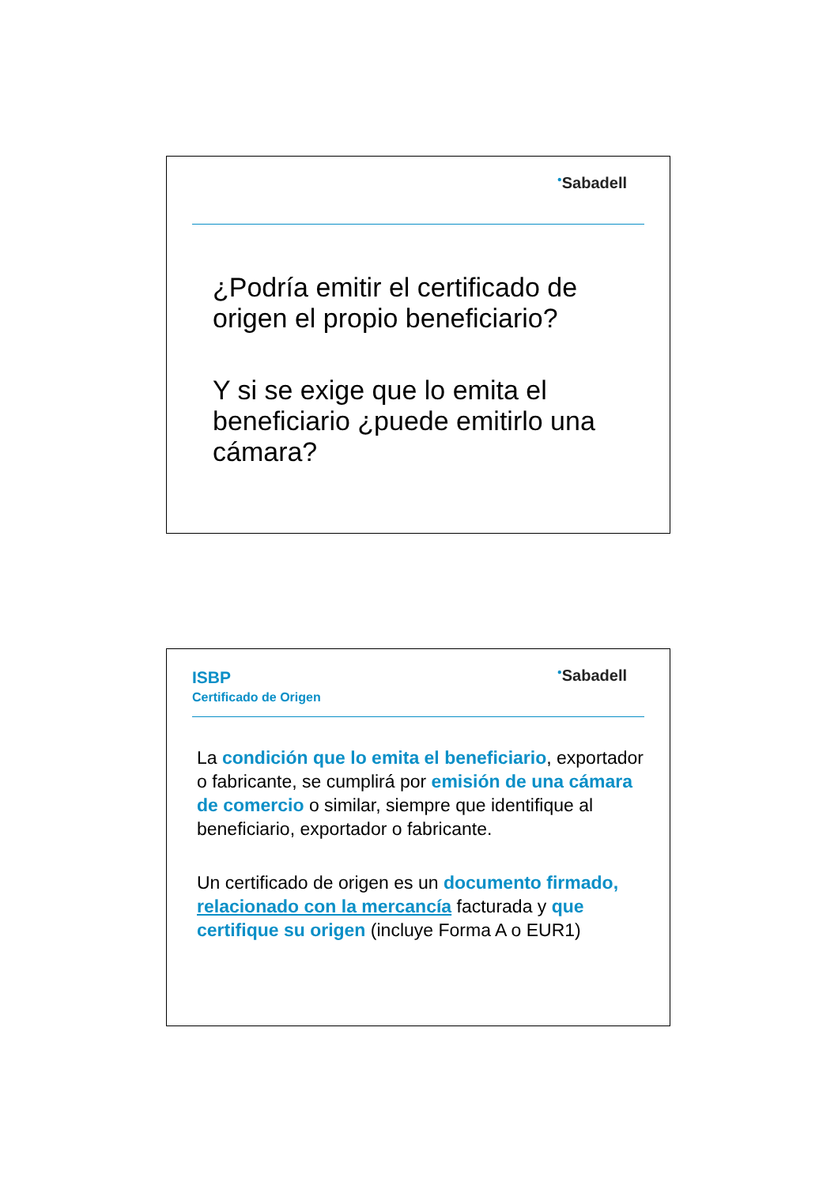<sup>●</sup>Sabadell
¿Podría emitir el certificado de origen el propio beneficiario?
Y si se exige que lo emita el beneficiario ¿puede emitirlo una cámara?
ISBP
Certificado de Origen
<sup>●</sup>Sabadell
La condición que lo emita el beneficiario, exportador o fabricante, se cumplirá por emisión de una cámara de comercio o similar, siempre que identifique al beneficiario, exportador o fabricante.
Un certificado de origen es un documento firmado, relacionado con la mercancía facturada y que certifique su origen (incluye Forma A o EUR1)